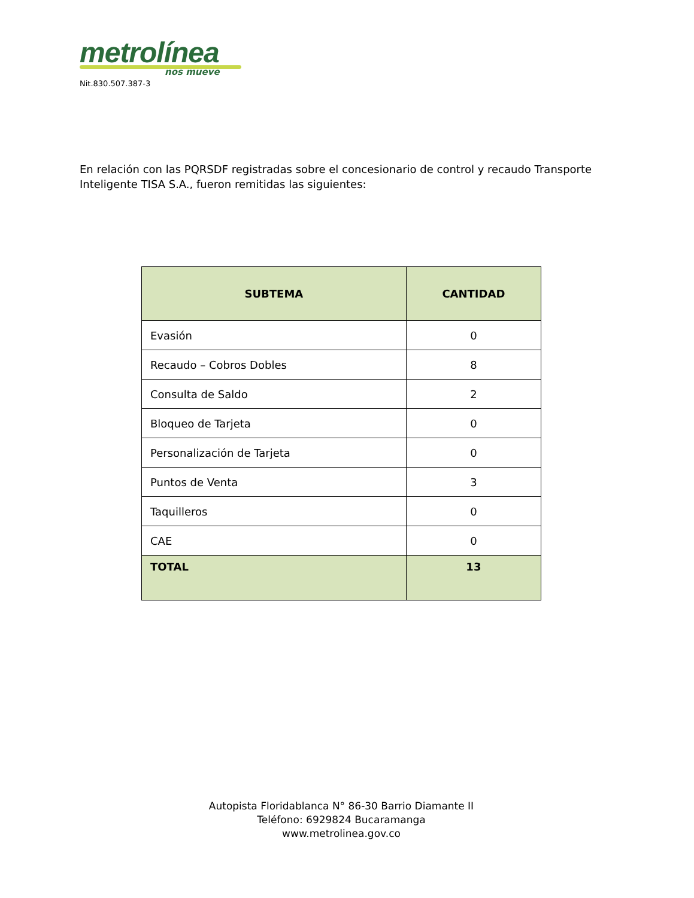metrolínea
nos mueve
Nit.830.507.387-3
En relación con las PQRSDF registradas sobre el concesionario de control y recaudo Transporte Inteligente TISA S.A., fueron remitidas las siguientes:
| SUBTEMA | CANTIDAD |
| --- | --- |
| Evasión | 0 |
| Recaudo – Cobros Dobles | 8 |
| Consulta de Saldo | 2 |
| Bloqueo de Tarjeta | 0 |
| Personalización de Tarjeta | 0 |
| Puntos de Venta | 3 |
| Taquilleros | 0 |
| CAE | 0 |
| TOTAL | 13 |
Autopista Floridablanca N° 86-30 Barrio Diamante II
Teléfono: 6929824 Bucaramanga
www.metrolinea.gov.co